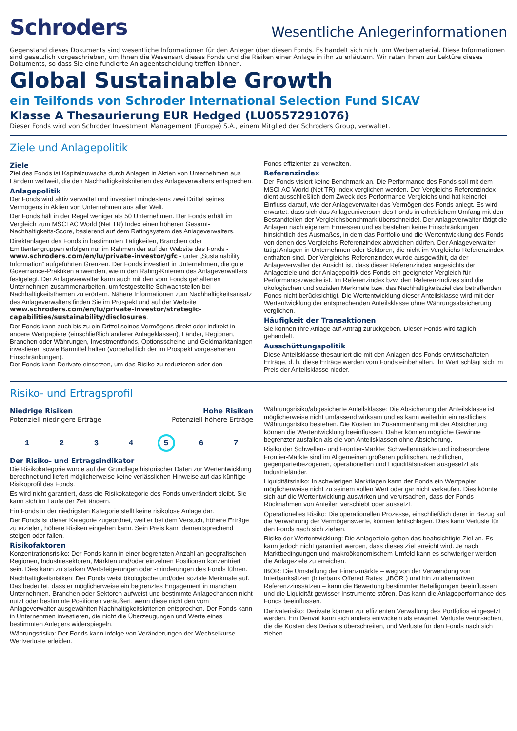Schroders
Wesentliche Anlegerinformationen
Gegenstand dieses Dokuments sind wesentliche Informationen für den Anleger über diesen Fonds. Es handelt sich nicht um Werbematerial. Diese Informationen sind gesetzlich vorgeschrieben, um Ihnen die Wesensart dieses Fonds und die Risiken einer Anlage in ihn zu erläutern. Wir raten Ihnen zur Lektüre dieses Dokuments, so dass Sie eine fundierte Anlageentscheidung treffen können.
Global Sustainable Growth
ein Teilfonds von Schroder International Selection Fund SICAV
Klasse A Thesaurierung EUR Hedged (LU0557291076)
Dieser Fonds wird von Schroder Investment Management (Europe) S.A., einem Mitglied der Schroders Group, verwaltet.
Ziele und Anlagepolitik
Ziele
Ziel des Fonds ist Kapitalzuwachs durch Anlagen in Aktien von Unternehmen aus Ländern weltweit, die den Nachhaltigkeitskriterien des Anlageverwalters entsprechen.
Anlagepolitik
Der Fonds wird aktiv verwaltet und investiert mindestens zwei Drittel seines Vermögens in Aktien von Unternehmen aus aller Welt.
Der Fonds hält in der Regel weniger als 50 Unternehmen. Der Fonds erhält im Vergleich zum MSCI AC World (Net TR) Index einen höheren Gesamt-Nachhaltigkeits-Score, basierend auf dem Ratingsystem des Anlageverwalters.
Direktanlagen des Fonds in bestimmten Tätigkeiten, Branchen oder Emittentengruppen erfolgen nur im Rahmen der auf der Website des Fonds - www.schroders.com/en/lu/private-investor/gfc - unter „Sustainability Information“ aufgeführten Grenzen. Der Fonds investiert in Unternehmen, die gute Governance-Praktiken anwenden, wie in den Rating-Kriterien des Anlageverwalters festgelegt. Der Anlageverwalter kann auch mit den vom Fonds gehaltenen Unternehmen zusammenarbeiten, um festgestellte Schwachstellen bei Nachhaltigkeitsthemen zu erörtern. Nähere Informationen zum Nachhaltigkeitsansatz des Anlageverwalters finden Sie im Prospekt und auf der Website www.schroders.com/en/lu/private-investor/strategic-capabilities/sustainability/disclosures.
Der Fonds kann auch bis zu ein Drittel seines Vermögens direkt oder indirekt in andere Wertpapiere (einschließlich anderer Anlageklassen), Länder, Regionen, Branchen oder Währungen, Investmentfonds, Optionsscheine und Geldmarktanlagen investieren sowie Barmittel halten (vorbehaltlich der im Prospekt vorgesehenen Einschränkungen).
Der Fonds kann Derivate einsetzen, um das Risiko zu reduzieren oder den
Fonds effizienter zu verwalten.
Referenzindex
Der Fonds visiert keine Benchmark an. Die Performance des Fonds soll mit dem MSCI AC World (Net TR) Index verglichen werden. Der Vergleichs-Referenzindex dient ausschließlich dem Zweck des Performance-Vergleichs und hat keinerlei Einfluss darauf, wie der Anlageverwalter das Vermögen des Fonds anlegt. Es wird erwartet, dass sich das Anlageuniversum des Fonds in erheblichem Umfang mit den Bestandteilen der Vergleichsbenchmark überschneidet. Der Anlageverwalter tätigt die Anlagen nach eigenem Ermessen und es bestehen keine Einschränkungen hinsichtlich des Ausmaßes, in dem das Portfolio und die Wertentwicklung des Fonds von denen des Vergleichs-Referenzindex abweichen dürfen. Der Anlageverwalter tätigt Anlagen in Unternehmen oder Sektoren, die nicht im Vergleichs-Referenzindex enthalten sind. Der Vergleichs-Referenzindex wurde ausgewählt, da der Anlageverwalter der Ansicht ist, dass dieser Referenzindex angesichts der Anlageziele und der Anlagepolitik des Fonds ein geeigneter Vergleich für Performancezwecke ist. Im Referenzindex bzw. den Referenzindizes sind die ökologischen und sozialen Merkmale bzw. das Nachhaltigkeitsziel des betreffenden Fonds nicht berücksichtigt. Die Wertentwicklung dieser Anteilsklasse wird mit der Wertentwicklung der entsprechenden Anteilsklasse ohne Währungsabsicherung verglichen.
Häufigkeit der Transaktionen
Sie können Ihre Anlage auf Antrag zurückgeben. Dieser Fonds wird täglich gehandelt.
Ausschüttungspolitik
Diese Anteilsklasse thesauriert die mit den Anlagen des Fonds erwirtschafteten Erträge, d. h. diese Erträge werden vom Fonds einbehalten. Ihr Wert schlägt sich im Preis der Anteilsklasse nieder.
Risiko- und Ertragsprofil
Niedrige Risiken
Potenziell niedrigere Erträge
Hohe Risiken
Potenziell höhere Erträge
1 2 3 4 5 6 7
Der Risiko- und Ertragsindikator
Die Risikokategorie wurde auf der Grundlage historischer Daten zur Wertentwicklung berechnet und liefert möglicherweise keine verlässlichen Hinweise auf das künftige Risikoprofil des Fonds.
Es wird nicht garantiert, dass die Risikokategorie des Fonds unverändert bleibt. Sie kann sich im Laufe der Zeit ändern.
Ein Fonds in der niedrigsten Kategorie stellt keine risikolose Anlage dar.
Der Fonds ist dieser Kategorie zugeordnet, weil er bei dem Versuch, höhere Erträge zu erzielen, höhere Risiken eingehen kann. Sein Preis kann dementsprechend steigen oder fallen.
Risikofaktoren
Konzentrationsrisiko: Der Fonds kann in einer begrenzten Anzahl an geografischen Regionen, Industriesektoren, Märkten und/oder einzelnen Positionen konzentriert sein. Dies kann zu starken Wertsteigerungen oder -minderungen des Fonds führen.
Nachhaltigkeitsrisiken: Der Fonds weist ökologische und/oder soziale Merkmale auf. Das bedeutet, dass er möglicherweise ein begrenztes Engagement in manchen Unternehmen, Branchen oder Sektoren aufweist und bestimmte Anlagechancen nicht nutzt oder bestimmte Positionen veräußert, wenn diese nicht den vom Anlageverwalter ausgewählten Nachhaltigkeitskriterien entsprechen. Der Fonds kann in Unternehmen investieren, die nicht die Überzeugungen und Werte eines bestimmten Anlegers widerspiegeln.
Währungsrisiko: Der Fonds kann infolge von Veränderungen der Wechselkurse Wertverluste erleiden.
Währungsrisiko/abgesicherte Anteilsklasse: Die Absicherung der Anteilsklasse ist möglicherweise nicht umfassend wirksam und es kann weiterhin ein restliches Währungsrisiko bestehen. Die Kosten im Zusammenhang mit der Absicherung können die Wertentwicklung beeinflussen. Daher können mögliche Gewinne begrenzter ausfallen als die von Anteilsklassen ohne Absicherung.
Risiko der Schwellen- und Frontier-Märkte: Schwellenmärkte und insbesondere Frontier-Märkte sind im Allgemeinen größeren politischen, rechtlichen, gegenparteibezogenen, operationellen und Liquiditätsrisiken ausgesetzt als Industrieländer.
Liquiditätsrisiko: In schwierigen Marktlagen kann der Fonds ein Wertpapier möglicherweise nicht zu seinem vollen Wert oder gar nicht verkaufen. Dies könnte sich auf die Wertentwicklung auswirken und verursachen, dass der Fonds Rücknahmen von Anteilen verschiebt oder aussetzt.
Operationelles Risiko: Die operationellen Prozesse, einschließlich derer in Bezug auf die Verwahrung der Vermögenswerte, können fehlschlagen. Dies kann Verluste für den Fonds nach sich ziehen.
Risiko der Wertentwicklung: Die Anlageziele geben das beabsichtigte Ziel an. Es kann jedoch nicht garantiert werden, dass dieses Ziel erreicht wird. Je nach Marktbedingungen und makroökonomischem Umfeld kann es schwieriger werden, die Anlageziele zu erreichen.
IBOR: Die Umstellung der Finanzmärkte – weg von der Verwendung von Interbanksätzen (Interbank Offered Rates; „IBOR“) und hin zu alternativen Referenzzinssätzen – kann die Bewertung bestimmter Beteiligungen beeinflussen und die Liquidität gewisser Instrumente stören. Das kann die Anlageperformance des Fonds beeinflussen.
Derivaterisiko: Derivate können zur effizienten Verwaltung des Portfolios eingesetzt werden. Ein Derivat kann sich anders entwickeln als erwartet, Verluste verursachen, die die Kosten des Derivats überschreiten, und Verluste für den Fonds nach sich ziehen.